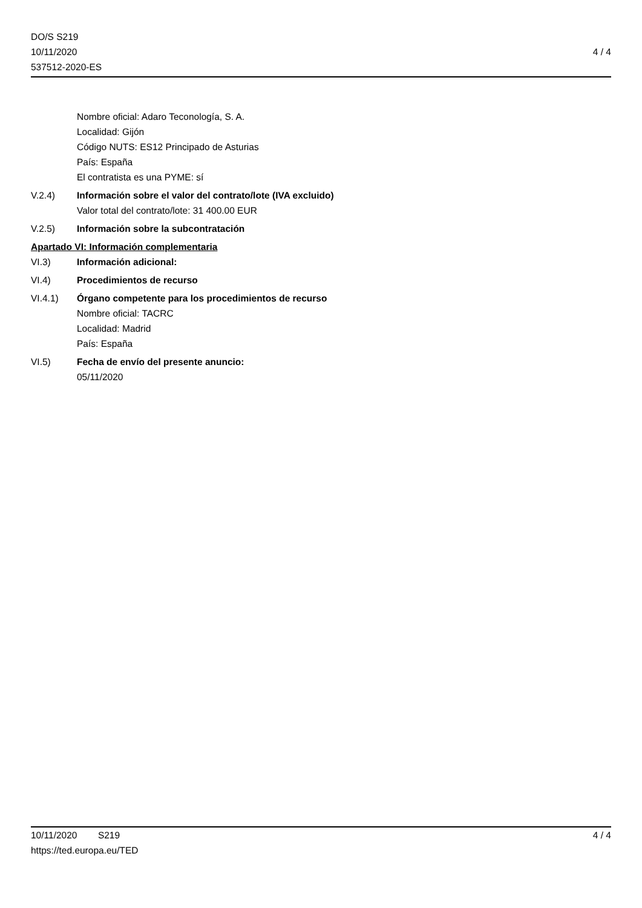DO/S S219
10/11/2020
537512-2020-ES
4 / 4
Nombre oficial: Adaro Teconología, S. A.
Localidad: Gijón
Código NUTS: ES12 Principado de Asturias
País: España
El contratista es una PYME: sí
V.2.4) Información sobre el valor del contrato/lote (IVA excluido)
Valor total del contrato/lote: 31 400.00 EUR
V.2.5) Información sobre la subcontratación
Apartado VI: Información complementaria
VI.3) Información adicional:
VI.4) Procedimientos de recurso
VI.4.1) Órgano competente para los procedimientos de recurso
Nombre oficial: TACRC
Localidad: Madrid
País: España
VI.5) Fecha de envío del presente anuncio:
05/11/2020
10/11/2020 S219 4 / 4
https://ted.europa.eu/TED